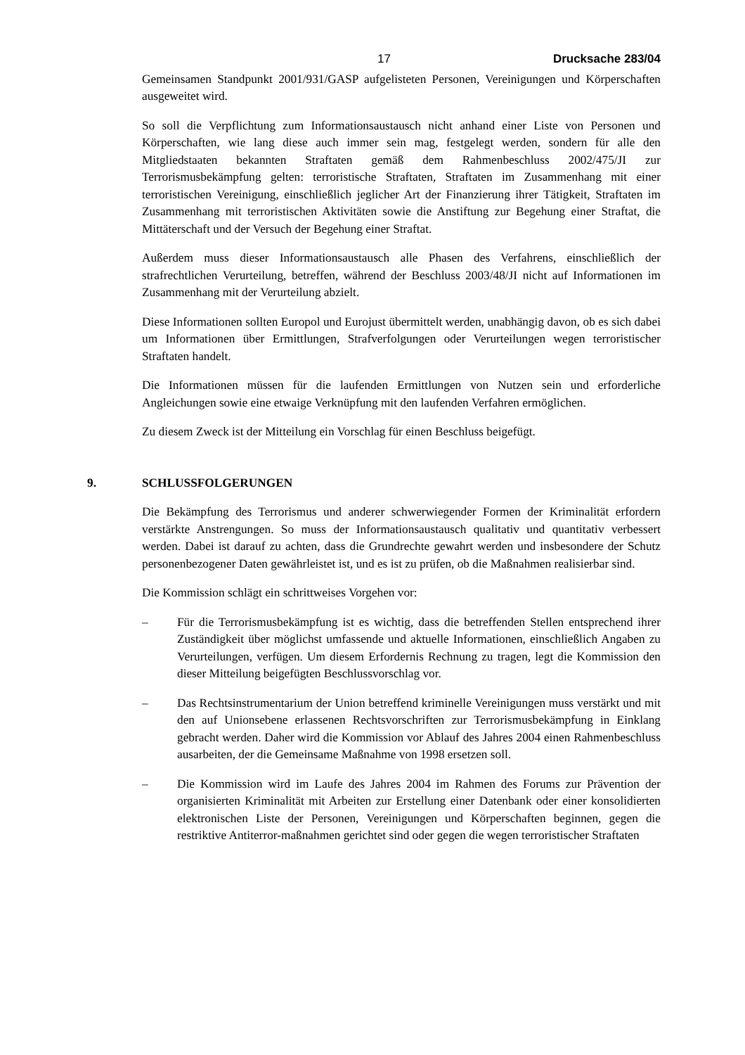17 Drucksache 283/04
Gemeinsamen Standpunkt 2001/931/GASP aufgelisteten Personen, Vereinigungen und Körperschaften ausgeweitet wird.
So soll die Verpflichtung zum Informationsaustausch nicht anhand einer Liste von Personen und Körperschaften, wie lang diese auch immer sein mag, festgelegt werden, sondern für alle den Mitgliedstaaten bekannten Straftaten gemäß dem Rahmenbeschluss 2002/475/JI zur Terrorismusbekämpfung gelten: terroristische Straftaten, Straftaten im Zusammenhang mit einer terroristischen Vereinigung, einschließlich jeglicher Art der Finanzierung ihrer Tätigkeit, Straftaten im Zusammenhang mit terroristischen Aktivitäten sowie die Anstiftung zur Begehung einer Straftat, die Mittäterschaft und der Versuch der Begehung einer Straftat.
Außerdem muss dieser Informationsaustausch alle Phasen des Verfahrens, einschließlich der strafrechtlichen Verurteilung, betreffen, während der Beschluss 2003/48/JI nicht auf Informationen im Zusammenhang mit der Verurteilung abzielt.
Diese Informationen sollten Europol und Eurojust übermittelt werden, unabhängig davon, ob es sich dabei um Informationen über Ermittlungen, Strafverfolgungen oder Verurteilungen wegen terroristischer Straftaten handelt.
Die Informationen müssen für die laufenden Ermittlungen von Nutzen sein und erforderliche Angleichungen sowie eine etwaige Verknüpfung mit den laufenden Verfahren ermöglichen.
Zu diesem Zweck ist der Mitteilung ein Vorschlag für einen Beschluss beigefügt.
9. SCHLUSSFOLGERUNGEN
Die Bekämpfung des Terrorismus und anderer schwerwiegender Formen der Kriminalität erfordern verstärkte Anstrengungen. So muss der Informationsaustausch qualitativ und quantitativ verbessert werden. Dabei ist darauf zu achten, dass die Grundrechte gewahrt werden und insbesondere der Schutz personenbezogener Daten gewährleistet ist, und es ist zu prüfen, ob die Maßnahmen realisierbar sind.
Die Kommission schlägt ein schrittweises Vorgehen vor:
– Für die Terrorismusbekämpfung ist es wichtig, dass die betreffenden Stellen entsprechend ihrer Zuständigkeit über möglichst umfassende und aktuelle Informationen, einschließlich Angaben zu Verurteilungen, verfügen. Um diesem Erfordernis Rechnung zu tragen, legt die Kommission den dieser Mitteilung beigefügten Beschlussvorschlag vor.
– Das Rechtsinstrumentarium der Union betreffend kriminelle Vereinigungen muss verstärkt und mit den auf Unionsebene erlassenen Rechtsvorschriften zur Terrorismusbekämpfung in Einklang gebracht werden. Daher wird die Kommission vor Ablauf des Jahres 2004 einen Rahmenbeschluss ausarbeiten, der die Gemeinsame Maßnahme von 1998 ersetzen soll.
– Die Kommission wird im Laufe des Jahres 2004 im Rahmen des Forums zur Prävention der organisierten Kriminalität mit Arbeiten zur Erstellung einer Datenbank oder einer konsolidierten elektronischen Liste der Personen, Vereinigungen und Körperschaften beginnen, gegen die restriktive Antiterror-maßnahmen gerichtet sind oder gegen die wegen terroristischer Straftaten